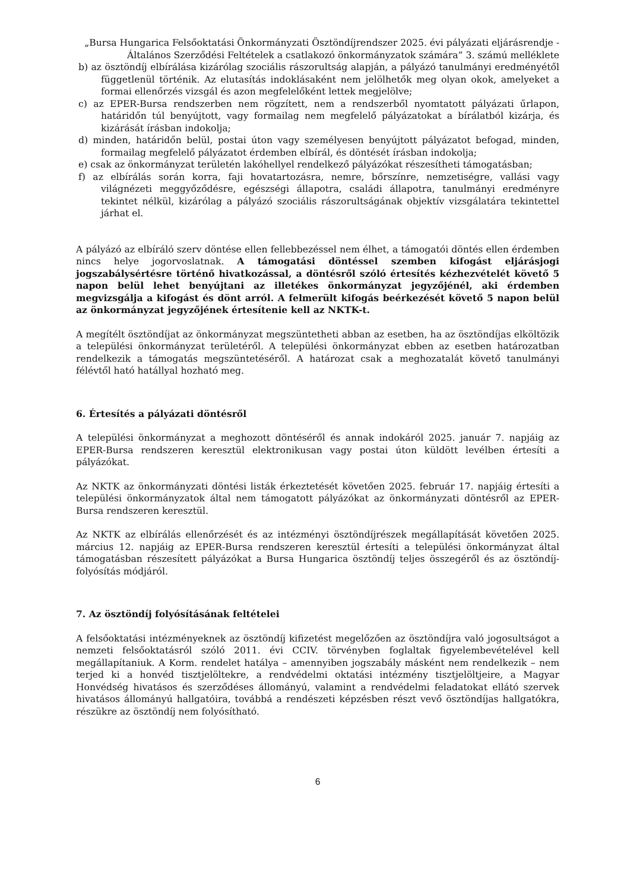„Bursa Hungarica Felsőoktatási Önkormányzati Ösztöndíjrendszer 2025. évi pályázati eljárásrendje - Általános Szerződési Feltételek a csatlakozó önkormányzatok számára” 3. számú melléklete
b) az ösztöndíj elbírálása kizárólag szociális rászorultság alapján, a pályázó tanulmányi eredményétől függetlenül történik. Az elutasítás indoklásaként nem jelölhetők meg olyan okok, amelyeket a formai ellenőrzés vizsgál és azon megfelelőként lettek megjelölve;
c) az EPER-Bursa rendszerben nem rögzített, nem a rendszerből nyomtatott pályázati űrlapon, határidőn túl benyújtott, vagy formailag nem megfelelő pályázatokat a bírálatból kizárja, és kizárását írásban indokolja;
d) minden, határidőn belül, postai úton vagy személyesen benyújtott pályázatot befogad, minden, formailag megfelelő pályázatot érdemben elbírál, és döntését írásban indokolja;
e) csak az önkormányzat területén lakóhellyel rendelkező pályázókat részesítheti támogatásban;
f) az elbírálás során korra, faji hovatartozásra, nemre, bőrszínre, nemzetiségre, vallási vagy világnézeti meggyőződésre, egészségi állapotra, családi állapotra, tanulmányi eredményre tekintet nélkül, kizárólag a pályázó szociális rászorultságának objektív vizsgálatára tekintettel járhat el.
A pályázó az elbíráló szerv döntése ellen fellebbezéssel nem élhet, a támogatói döntés ellen érdemben nincs helye jogorvoslatnak. A támogatási döntéssel szemben kifogást eljárásjogi jogszabálysértésre történő hivatkozással, a döntésről szóló értesítés kézhezvételét követő 5 napon belül lehet benyújtani az illetékes önkormányzat jegyzőjénél, aki érdemben megvizsgálja a kifogást és dönt arról. A felmerült kifogás beérkezését követő 5 napon belül az önkormányzat jegyzőjének értesítenie kell az NKTK-t.
A megítélt ösztöndíjat az önkormányzat megszüntetheti abban az esetben, ha az ösztöndíjas elköltözik a települési önkormányzat területéről. A települési önkormányzat ebben az esetben határozatban rendelkezik a támogatás megszüntetéséről. A határozat csak a meghozatalát követő tanulmányi félévtől ható hatállyal hozható meg.
6. Értesítés a pályázati döntésről
A települési önkormányzat a meghozott döntéséről és annak indokáról 2025. január 7. napjáig az EPER-Bursa rendszeren keresztül elektronikusan vagy postai úton küldött levélben értesíti a pályázókat.
Az NKTK az önkormányzati döntési listák érkeztetését követően 2025. február 17. napjáig értesíti a települési önkormányzatok által nem támogatott pályázókat az önkormányzati döntésről az EPER-Bursa rendszeren keresztül.
Az NKTK az elbírálás ellenőrzését és az intézményi ösztöndíjrészek megállapítását követően 2025. március 12. napjáig az EPER-Bursa rendszeren keresztül értesíti a települési önkormányzat által támogatásban részesített pályázókat a Bursa Hungarica ösztöndíj teljes összegéről és az ösztöndíj-folyósítás módjáról.
7. Az ösztöndíj folyósításának feltételei
A felsőoktatási intézményeknek az ösztöndíj kifizetést megelőzően az ösztöndíjra való jogosultságot a nemzeti felsőoktatásról szóló 2011. évi CCIV. törvényben foglaltak figyelembevételével kell megállapítaniuk. A Korm. rendelet hatálya – amennyiben jogszabály másként nem rendelkezik – nem terjed ki a honvéd tisztjelöltekre, a rendvédelmi oktatási intézmény tisztjelöltjeire, a Magyar Honvédség hivatásos és szerződéses állományú, valamint a rendvédelmi feladatokat ellátó szervek hivatásos állományú hallgatóira, továbbá a rendészeti képzésben részt vevő ösztöndíjas hallgatókra, részükre az ösztöndíj nem folyósítható.
6